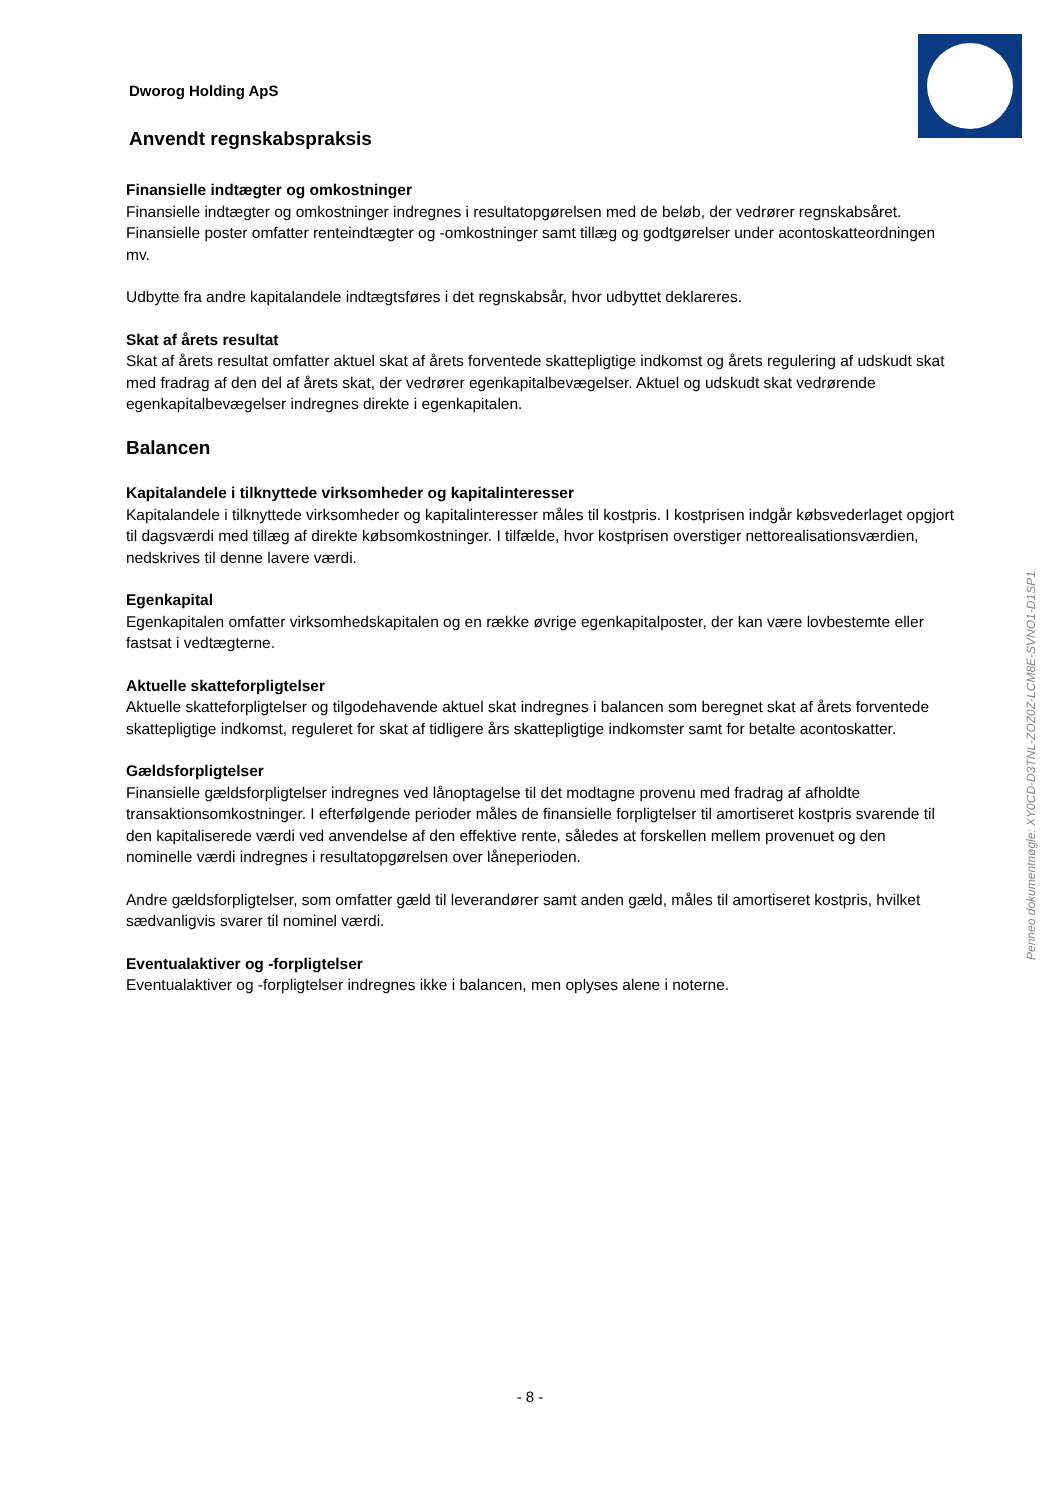Dworog Holding ApS
Anvendt regnskabspraksis
Finansielle indtægter og omkostninger
Finansielle indtægter og omkostninger indregnes i resultatopgørelsen med de beløb, der vedrører regnskabsåret. Finansielle poster omfatter renteindtægter og -omkostninger samt tillæg og godtgørelser under acontoskatteordningen mv.
Udbytte fra andre kapitalandele indtægtsføres i det regnskabsår, hvor udbyttet deklareres.
Skat af årets resultat
Skat af årets resultat omfatter aktuel skat af årets forventede skattepligtige indkomst og årets regulering af udskudt skat med fradrag af den del af årets skat, der vedrører egenkapitalbevægelser. Aktuel og udskudt skat vedrørende egenkapitalbevægelser indregnes direkte i egenkapitalen.
Balancen
Kapitalandele i tilknyttede virksomheder og kapitalinteresser
Kapitalandele i tilknyttede virksomheder og kapitalinteresser måles til kostpris. I kostprisen indgår købsvederlaget opgjort til dagsværdi med tillæg af direkte købsomkostninger. I tilfælde, hvor kostprisen overstiger nettorealisationsværdien, nedskrives til denne lavere værdi.
Egenkapital
Egenkapitalen omfatter virksomhedskapitalen og en række øvrige egenkapitalposter, der kan være lovbestemte eller fastsat i vedtægterne.
Aktuelle skatteforpligtelser
Aktuelle skatteforpligtelser og tilgodehavende aktuel skat indregnes i balancen som beregnet skat af årets forventede skattepligtige indkomst, reguleret for skat af tidligere års skattepligtige indkomster samt for betalte acontoskatter.
Gældsforpligtelser
Finansielle gældsforpligtelser indregnes ved lånoptagelse til det modtagne provenu med fradrag af afholdte transaktionsomkostninger. I efterfølgende perioder måles de finansielle forpligtelser til amortiseret kostpris svarende til den kapitaliserede værdi ved anvendelse af den effektive rente, således at forskellen mellem provenuet og den nominelle værdi indregnes i resultatopgørelsen over låneperioden.
Andre gældsforpligtelser, som omfatter gæld til leverandører samt anden gæld, måles til amortiseret kostpris, hvilket sædvanligvis svarer til nominel værdi.
Eventualaktiver og -forpligtelser
Eventualaktiver og -forpligtelser indregnes ikke i balancen, men oplyses alene i noterne.
Penneo dokumentnøgle: XY0CD-D3TNL-ZOZ0Z-LCM8E-SVNO1-D1SP1
- 8 -